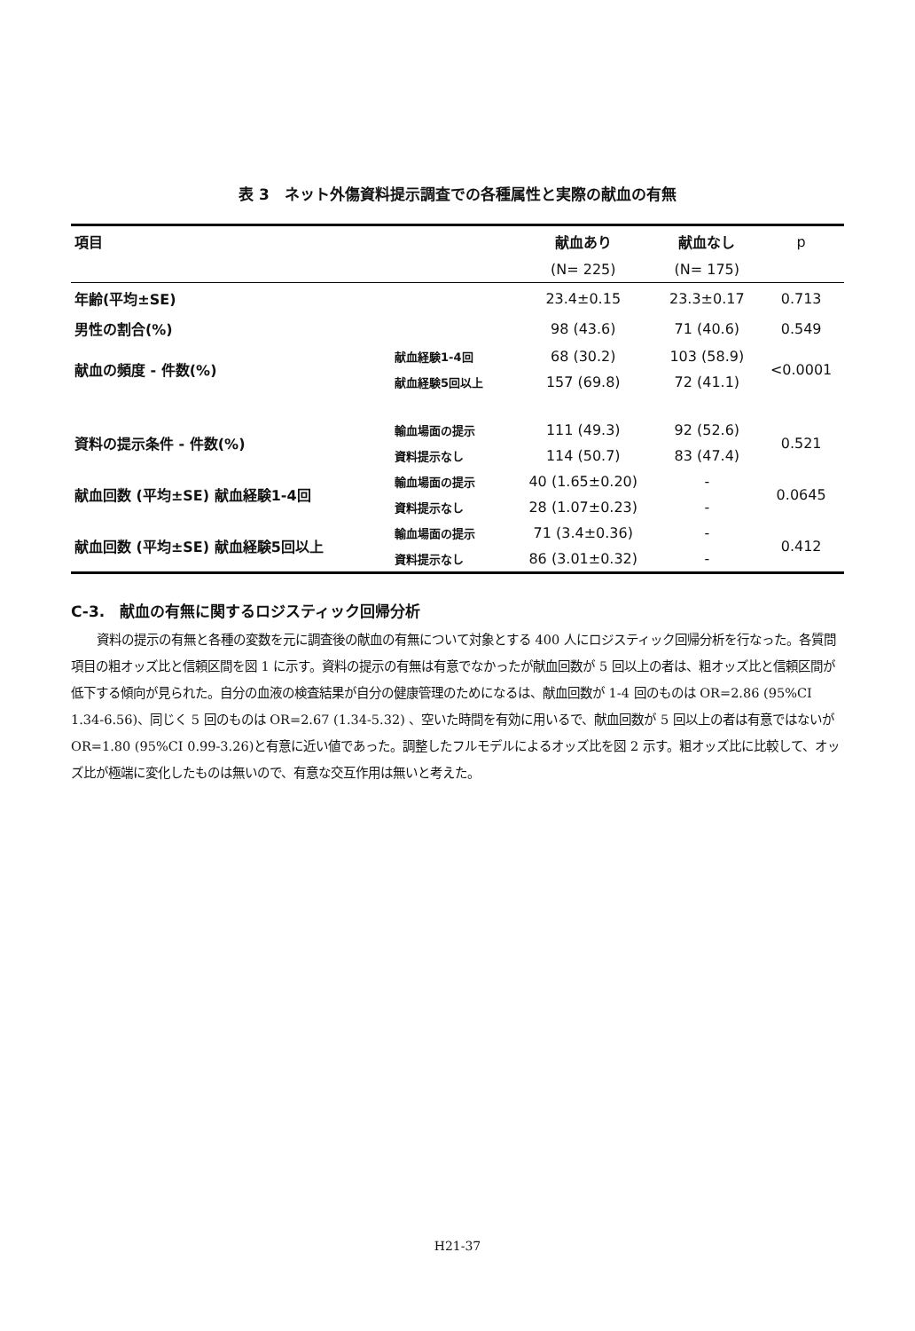表 3　ネット外傷資料提示調査での各種属性と実際の献血の有無
| 項目 | | 献血あり | 献血なし | p |
| | | (N= 225) | (N= 175) | |
| 年齢(平均±SE) | | 23.4±0.15 | 23.3±0.17 | 0.713 |
| 男性の割合(%) | | 98 (43.6) | 71 (40.6) | 0.549 |
| 献血の頻度 - 件数(%) | 献血経験1-4回 | 68 (30.2) | 103 (58.9) | <0.0001 |
| | 献血経験5回以上 | 157 (69.8) | 72 (41.1) | |
| 資料の提示条件 - 件数(%) | 輸血場面の提示 | 111 (49.3) | 92 (52.6) | 0.521 |
| | 資料提示なし | 114 (50.7) | 83 (47.4) | |
| 献血回数 (平均±SE) 献血経験1-4回 | 輸血場面の提示 | 40 (1.65±0.20) | - | 0.0645 |
| | 資料提示なし | 28 (1.07±0.23) | - | |
| 献血回数 (平均±SE) 献血経験5回以上 | 輸血場面の提示 | 71 (3.4±0.36) | - | 0.412 |
| | 資料提示なし | 86 (3.01±0.32) | - | |
C-3.　献血の有無に関するロジスティック回帰分析
資料の提示の有無と各種の変数を元に調査後の献血の有無について対象とする 400 人にロジスティック回帰分析を行なった。各質問項目の粗オッズ比と信頼区間を図 1 に示す。資料の提示の有無は有意でなかったが献血回数が 5 回以上の者は、粗オッズ比と信頼区間が低下する傾向が見られた。自分の血液の検査結果が自分の健康管理のためになるは、献血回数が 1-4 回のものは OR=2.86 (95%CI 1.34-6.56)、同じく 5 回のものは OR=2.67 (1.34-5.32) 、空いた時間を有効に用いるで、献血回数が 5 回以上の者は有意ではないが OR=1.80 (95%CI 0.99-3.26)と有意に近い値であった。調整したフルモデルによるオッズ比を図 2 示す。粗オッズ比に比較して、オッズ比が極端に変化したものは無いので、有意な交互作用は無いと考えた。
H21-37